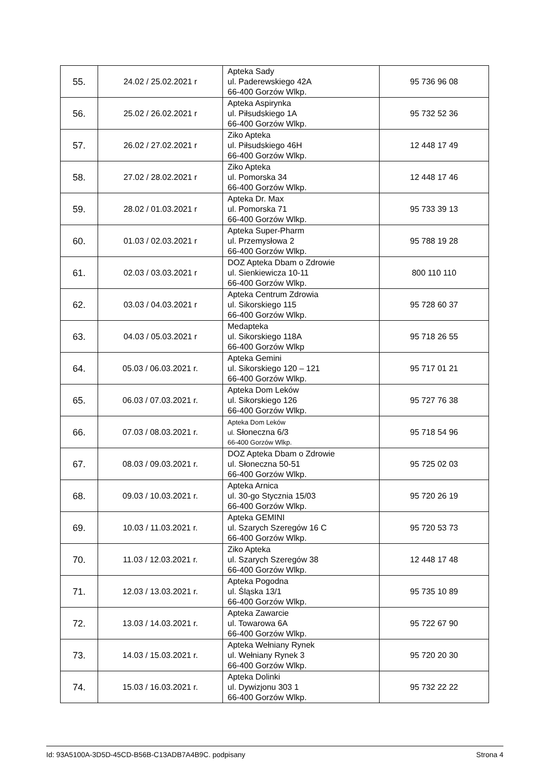| 55. | 24.02 / 25.02.2021 r | Apteka Sady ul. Paderewskiego 42A 66-400 Gorzów Wlkp. | 95 736 96 08 |
| 56. | 25.02 / 26.02.2021 r | Apteka Aspirynka ul. Piłsudskiego 1A 66-400 Gorzów Wlkp. | 95 732 52 36 |
| 57. | 26.02 / 27.02.2021 r | Ziko Apteka ul. Piłsudskiego 46H 66-400 Gorzów Wlkp. | 12 448 17 49 |
| 58. | 27.02 / 28.02.2021 r | Ziko Apteka ul. Pomorska 34 66-400 Gorzów Wlkp. | 12 448 17 46 |
| 59. | 28.02 / 01.03.2021 r | Apteka Dr. Max ul. Pomorska 71 66-400 Gorzów Wlkp. | 95 733 39 13 |
| 60. | 01.03 / 02.03.2021 r | Apteka Super-Pharm ul. Przemysłowa 2 66-400 Gorzów Wlkp. | 95 788 19 28 |
| 61. | 02.03 / 03.03.2021 r | DOZ Apteka Dbam o Zdrowie ul. Sienkiewicza 10-11 66-400 Gorzów Wlkp. | 800 110 110 |
| 62. | 03.03 / 04.03.2021 r | Apteka Centrum Zdrowia ul. Sikorskiego 115 66-400 Gorzów Wlkp. | 95 728 60 37 |
| 63. | 04.03 / 05.03.2021 r | Medapteka ul. Sikorskiego 118A 66-400 Gorzów Wlkp | 95 718 26 55 |
| 64. | 05.03 / 06.03.2021 r. | Apteka Gemini ul. Sikorskiego 120 – 121 66-400 Gorzów Wlkp. | 95 717 01 21 |
| 65. | 06.03 / 07.03.2021 r. | Apteka Dom Leków ul. Sikorskiego 126 66-400 Gorzów Wlkp. | 95 727 76 38 |
| 66. | 07.03 / 08.03.2021 r. | Apteka Dom Leków ul. Słoneczna 6/3 66-400 Gorzów Wlkp. | 95 718 54 96 |
| 67. | 08.03 / 09.03.2021 r. | DOZ Apteka Dbam o Zdrowie ul. Słoneczna 50-51 66-400 Gorzów Wlkp. | 95 725 02 03 |
| 68. | 09.03 / 10.03.2021 r. | Apteka Arnica ul. 30-go Stycznia 15/03 66-400 Gorzów Wlkp. | 95 720 26 19 |
| 69. | 10.03 / 11.03.2021 r. | Apteka GEMINI ul. Szarych Szeregów 16 C 66-400 Gorzów Wlkp. | 95 720 53 73 |
| 70. | 11.03 / 12.03.2021 r. | Ziko Apteka ul. Szarych Szeregów 38 66-400 Gorzów Wlkp. | 12 448 17 48 |
| 71. | 12.03 / 13.03.2021 r. | Apteka Pogodna ul. Śląska 13/1 66-400 Gorzów Wlkp. | 95 735 10 89 |
| 72. | 13.03 / 14.03.2021 r. | Apteka Zawarcie ul. Towarowa 6A 66-400 Gorzów Wlkp. | 95 722 67 90 |
| 73. | 14.03 / 15.03.2021 r. | Apteka Wełniany Rynek ul. Wełniany Rynek 3 66-400 Gorzów Wlkp. | 95 720 20 30 |
| 74. | 15.03 / 16.03.2021 r. | Apteka Dolinki ul. Dywizjonu 303 1 66-400 Gorzów Wlkp. | 95 732 22 22 |
Id: 93A5100A-3D5D-45CD-B56B-C13ADB7A4B9C. podpisany Strona 4